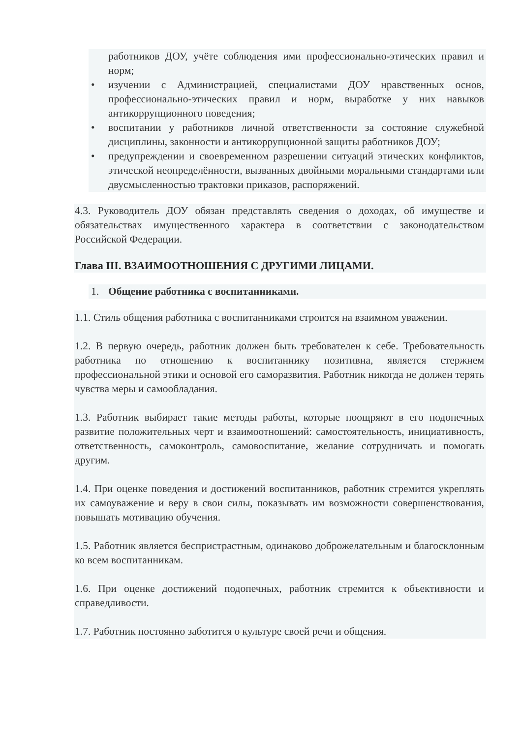работников ДОУ, учёте соблюдения ими профессионально-этических правил и норм;
• изучении с Администрацией, специалистами ДОУ нравственных основ, профессионально-этических правил и норм, выработке у них навыков антикоррупционного поведения;
• воспитании у работников личной ответственности за состояние служебной дисциплины, законности и антикоррупционной защиты работников ДОУ;
• предупреждении и своевременном разрешении ситуаций этических конфликтов, этической неопределённости, вызванных двойными моральными стандартами или двусмысленностью трактовки приказов, распоряжений.
4.3. Руководитель ДОУ обязан представлять сведения о доходах, об имуществе и обязательствах имущественного характера в соответствии с законодательством Российской Федерации.
Глава III. ВЗАИМООТНОШЕНИЯ С ДРУГИМИ ЛИЦАМИ.
1. Общение работника с воспитанниками.
1.1. Стиль общения работника с воспитанниками строится на взаимном уважении.
1.2. В первую очередь, работник должен быть требователен к себе. Требовательность работника по отношению к воспитаннику позитивна, является стержнем профессиональной этики и основой его саморазвития. Работник никогда не должен терять чувства меры и самообладания.
1.3. Работник выбирает такие методы работы, которые поощряют в его подопечных развитие положительных черт и взаимоотношений: самостоятельность, инициативность, ответственность, самоконтроль, самовоспитание, желание сотрудничать и помогать другим.
1.4. При оценке поведения и достижений воспитанников, работник стремится укреплять их самоуважение и веру в свои силы, показывать им возможности совершенствования, повышать мотивацию обучения.
1.5. Работник является беспристрастным, одинаково доброжелательным и благосклонным ко всем воспитанникам.
1.6. При оценке достижений подопечных, работник стремится к объективности и справедливости.
1.7. Работник постоянно заботится о культуре своей речи и общения.